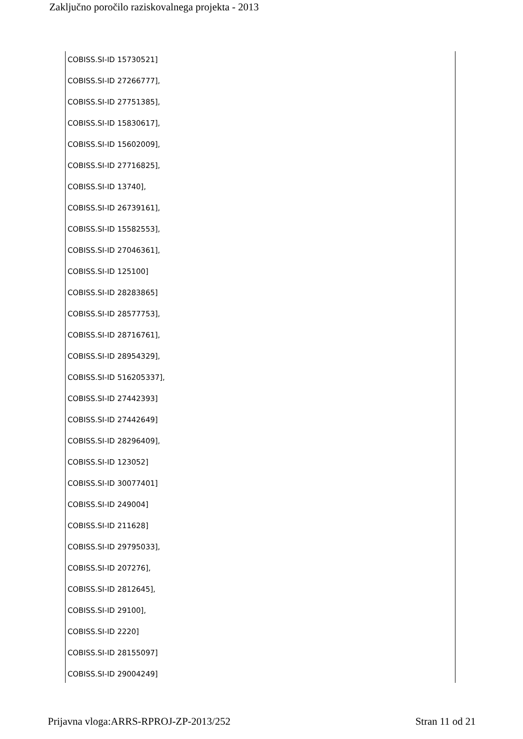Zaključno poročilo raziskovalnega projekta - 2013
COBISS.SI-ID 15730521]
COBISS.SI-ID 27266777],
COBISS.SI-ID 27751385],
COBISS.SI-ID 15830617],
COBISS.SI-ID 15602009],
COBISS.SI-ID 27716825],
COBISS.SI-ID 13740],
COBISS.SI-ID 26739161],
COBISS.SI-ID 15582553],
COBISS.SI-ID 27046361],
COBISS.SI-ID 125100]
COBISS.SI-ID 28283865]
COBISS.SI-ID 28577753],
COBISS.SI-ID 28716761],
COBISS.SI-ID 28954329],
COBISS.SI-ID 516205337],
COBISS.SI-ID 27442393]
COBISS.SI-ID 27442649]
COBISS.SI-ID 28296409],
COBISS.SI-ID 123052]
COBISS.SI-ID 30077401]
COBISS.SI-ID 249004]
COBISS.SI-ID 211628]
COBISS.SI-ID 29795033],
COBISS.SI-ID 207276],
COBISS.SI-ID 2812645],
COBISS.SI-ID 29100],
COBISS.SI-ID 2220]
COBISS.SI-ID 28155097]
COBISS.SI-ID 29004249]
Prijavna vloga:ARRS-RPROJ-ZP-2013/252 Stran 11 od 21